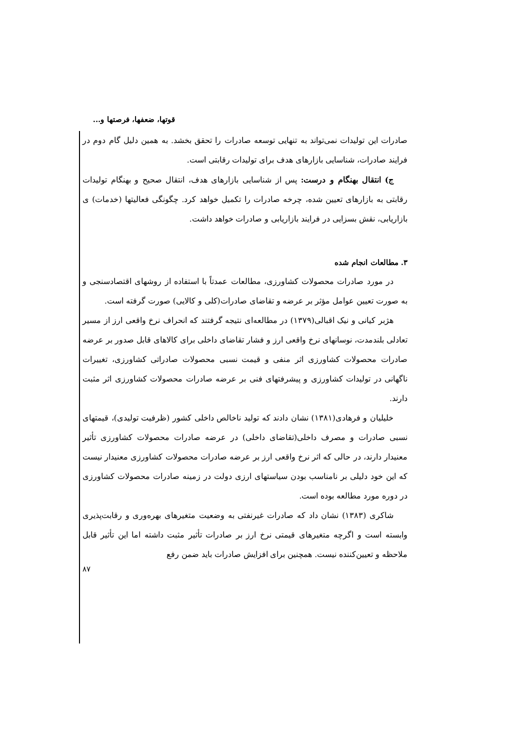قوتها، ضعفها، فرصتها و...
صادرات این تولیدات نمی‌تواند به تنهایی توسعه صادرات را تحقق بخشد. به همین دلیل گام دوم در فرایند صادرات، شناسایی بازارهای هدف برای تولیدات رقابتی است.
ج) انتقال بهنگام و درست: پس از شناسایی بازارهای هدف، انتقال صحیح و بهنگام تولیدات رقابتی به بازارهای تعیین شده، چرخه صادرات را تکمیل خواهد کرد. چگونگی فعالیتها (خدمات) ی بازاریابی، نقش بسزایی در فرایند بازاریابی و صادرات خواهد داشت.
۳. مطالعات انجام شده
در مورد صادرات محصولات کشاورزی، مطالعات عمدتاً با استفاده از روشهای اقتصادسنجی و به صورت تعیین عوامل مؤثر بر عرضه و تقاضای صادرات(کلی و کالایی) صورت گرفته است.
هژبر کیانی و نیک اقبالی(۱۳۷۹) در مطالعه‌ای نتیجه گرفتند که انحراف نرخ واقعی ارز از مسیر تعادلی بلندمدت، نوسانهای نرخ واقعی ارز و فشار تقاضای داخلی برای کالاهای قابل صدور بر عرضه صادرات محصولات کشاورزی اثر منفی و قیمت نسبی محصولات صادراتی کشاورزی، تغییرات ناگهانی در تولیدات کشاورزی و پیشرفتهای فنی بر عرضه صادرات محصولات کشاورزی اثر مثبت دارند.
خلیلیان و فرهادی(۱۳۸۱) نشان دادند که تولید ناخالص داخلی کشور (ظرفیت تولیدی)، قیمتهای نسبی صادرات و مصرف داخلی(تقاضای داخلی) در عرضه صادرات محصولات کشاورزی تأثیر معنیدار دارند، در حالی که اثر نرخ واقعی ارز بر عرضه صادرات محصولات کشاورزی معنیدار نیست که این خود دلیلی بر نامناسب بودن سیاستهای ارزی دولت در زمینه صادرات محصولات کشاورزی در دوره مورد مطالعه بوده است.
شاکری (۱۳۸۳) نشان داد که صادرات غیرنفتی به وضعیت متغیرهای بهره‌وری و رقابت‌پذیری وابسته است و اگرچه متغیرهای قیمتی نرخ ارز بر صادرات تأثیر مثبت داشته اما این تأثیر قابل ملاحظه و تعیین‌کننده نیست. همچنین برای افزایش صادرات باید ضمن رفع
۸۷